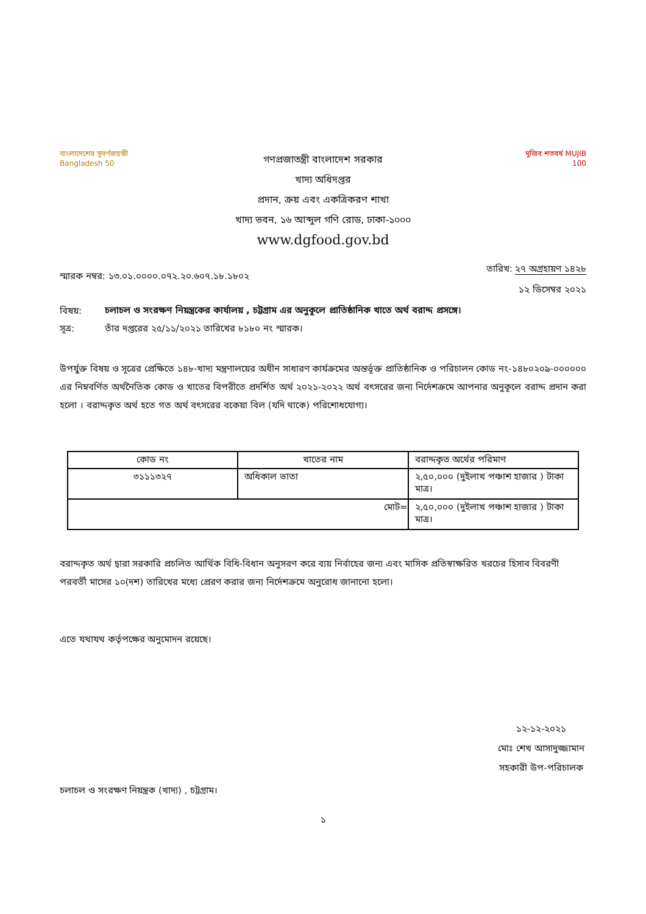বাংলাদেশের সুবর্ণজয়ন্তী
Bangladesh 50
গণপ্রজাতন্ত্রী বাংলাদেশ সরকার
খাদ্য অধিদপ্তর
প্রদান, ক্রয় এবং একত্রিকরণ শাখা
খাদ্য ভবন, ১৬ আব্দুল গণি রোড, ঢাকা-১০০০
www.dgfood.gov.bd
মুজিব শতবর্ষ MUJIB 100
স্মারক নম্বর: ১৩.০১.০০০০.০৭২.২০.৬০৭.১৮.১৮০২
তারিখ: ২৭ অগ্রহায়ণ ১৪২৮
১২ ডিসেম্বর ২০২১
বিষয়:
চলাচল ও সংরক্ষণ নিয়ন্ত্রকের কার্যালয় , চট্টগ্রাম এর অনুকূলে প্রাতিষ্ঠানিক খাতে অর্থ বরাদ্দ প্রসঙ্গে।
সূত্র: তাঁর দপ্তরের ২৫/১১/২০২১ তারিখের ৮১৮০ নং স্মারক।
উপর্যুক্ত বিষয় ও সূত্রের প্রেক্ষিতে ১৪৮-খাদ্য মন্ত্রণালয়ের অধীন সাধারণ কার্যক্রমের অন্তর্ভূক্ত প্রাতিষ্ঠানিক ও পরিচালন কোড নং-১৪৮০২০৯-০০০০০০ এর নিম্নবর্ণিত অর্থনৈতিক কোড ও খাতের বিপরীতে প্রদর্শিত অর্থ ২০২১-২০২২ অর্থ বৎসরের জন্য নির্দেশক্রমে আপনার অনুকূলে বরাদ্দ প্রদান করা হলো । বরাদ্দকৃত অর্থ হতে গত অর্থ বৎসরের বকেয়া বিল (যদি থাকে) পরিশোধযোগ্য।
| কোড নং | খাতের নাম | বরাদ্দকৃত অর্থের পরিমাণ |
| --- | --- | --- |
| ৩১১১৩২৭ | অধিকাল ভাতা | ২,৫০,০০০ (দুইলাখ পঞ্চাশ হাজার ) টাকা মাত্র। |
| মোট= | | ২,৫০,০০০ (দুইলাখ পঞ্চাশ হাজার ) টাকা মাত্র। |
বরাদ্দকৃত অর্থ দ্বারা সরকারি প্রচলিত আর্থিক বিধি-বিধান অনুসরণ করে ব্যয় নির্বাহের জন্য এবং মাসিক প্রতিস্বাক্ষরিত খরচের হিসাব বিবরণী পরবর্তী মাসের ১০(দশ) তারিখের মধ্যে প্রেরণ করার জন্য নির্দেশক্রমে অনুরোধ জানানো হলো।
এতে যথাযথ কর্তৃপক্ষের অনুমোদন রয়েছে।
১২-১২-২০২১
মোঃ শেখ আসাদুজ্জামান
সহকারী উপ-পরিচালক
চলাচল ও সংরক্ষণ নিয়ন্ত্রক (খাদ্য) , চট্টগ্রাম।
১